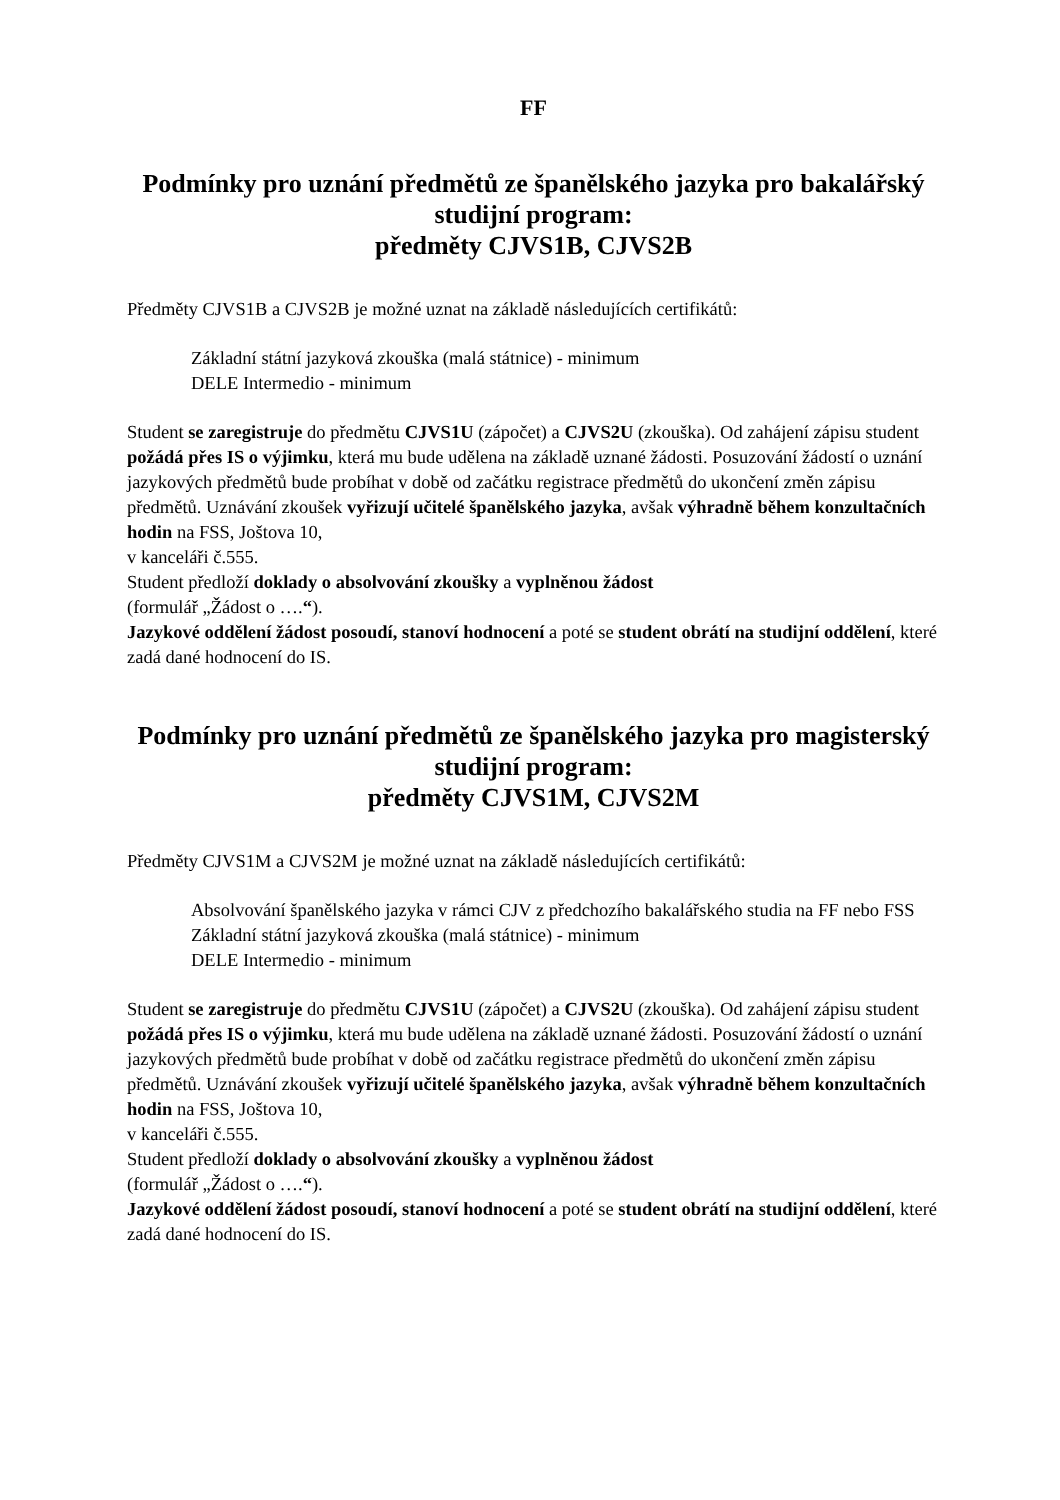FF
Podmínky pro uznání předmětů ze španělského jazyka pro bakalářský studijní program:
předměty CJVS1B, CJVS2B
Předměty CJVS1B a CJVS2B je možné uznat na základě následujících certifikátů:
Základní státní jazyková zkouška (malá státnice) - minimum
DELE Intermedio - minimum
Student se zaregistruje do předmětu CJVS1U (zápočet) a CJVS2U (zkouška). Od zahájení zápisu student požádá přes IS o výjimku, která mu bude udělena na základě uznané žádosti. Posuzování žádostí o uznání jazykových předmětů bude probíhat v době od začátku registrace předmětů do ukončení změn zápisu předmětů. Uznávání zkoušek vyřizují učitelé španělského jazyka, avšak výhradně během konzultačních hodin na FSS, Joštova 10,
v kanceláři č.555.
Student předloží doklady o absolvování zkoušky a vyplněnou žádost
(formulář „Žádost o ….“).
Jazykové oddělení žádost posoudí, stanoví hodnocení a poté se student obrátí na studijní oddělení, které zadá dané hodnocení do IS.
Podmínky pro uznání předmětů ze španělského jazyka pro magisterský studijní program:
předměty CJVS1M, CJVS2M
Předměty CJVS1M a CJVS2M je možné uznat na základě následujících certifikátů:
Absolvování španělského jazyka v rámci CJV z předchozího bakalářského studia na FF nebo FSS
Základní státní jazyková zkouška (malá státnice) - minimum
DELE Intermedio - minimum
Student se zaregistruje do předmětu CJVS1U (zápočet) a CJVS2U (zkouška). Od zahájení zápisu student požádá přes IS o výjimku, která mu bude udělena na základě uznané žádosti. Posuzování žádostí o uznání jazykových předmětů bude probíhat v době od začátku registrace předmětů do ukončení změn zápisu předmětů. Uznávání zkoušek vyřizují učitelé španělského jazyka, avšak výhradně během konzultačních hodin na FSS, Joštova 10,
v kanceláři č.555.
Student předloží doklady o absolvování zkoušky a vyplněnou žádost
(formulář „Žádost o ….“).
Jazykové oddělení žádost posoudí, stanoví hodnocení a poté se student obrátí na studijní oddělení, které zadá dané hodnocení do IS.